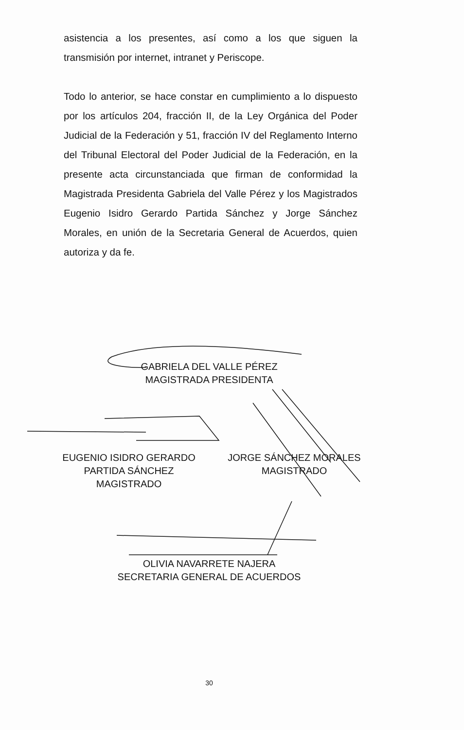asistencia a los presentes, así como a los que siguen la transmisión por internet, intranet y Periscope.
Todo lo anterior, se hace constar en cumplimiento a lo dispuesto por los artículos 204, fracción II, de la Ley Orgánica del Poder Judicial de la Federación y 51, fracción IV del Reglamento Interno del Tribunal Electoral del Poder Judicial de la Federación, en la presente acta circunstanciada que firman de conformidad la Magistrada Presidenta Gabriela del Valle Pérez y los Magistrados Eugenio Isidro Gerardo Partida Sánchez y Jorge Sánchez Morales, en unión de la Secretaria General de Acuerdos, quien autoriza y da fe.
GABRIELA DEL VALLE PÉREZ
MAGISTRADA PRESIDENTA
EUGENIO ISIDRO GERARDO
PARTIDA SÁNCHEZ
MAGISTRADO
JORGE SÁNCHEZ MORALES
MAGISTRADO
OLIVIA NAVARRETE NAJERA
SECRETARIA GENERAL DE ACUERDOS
30